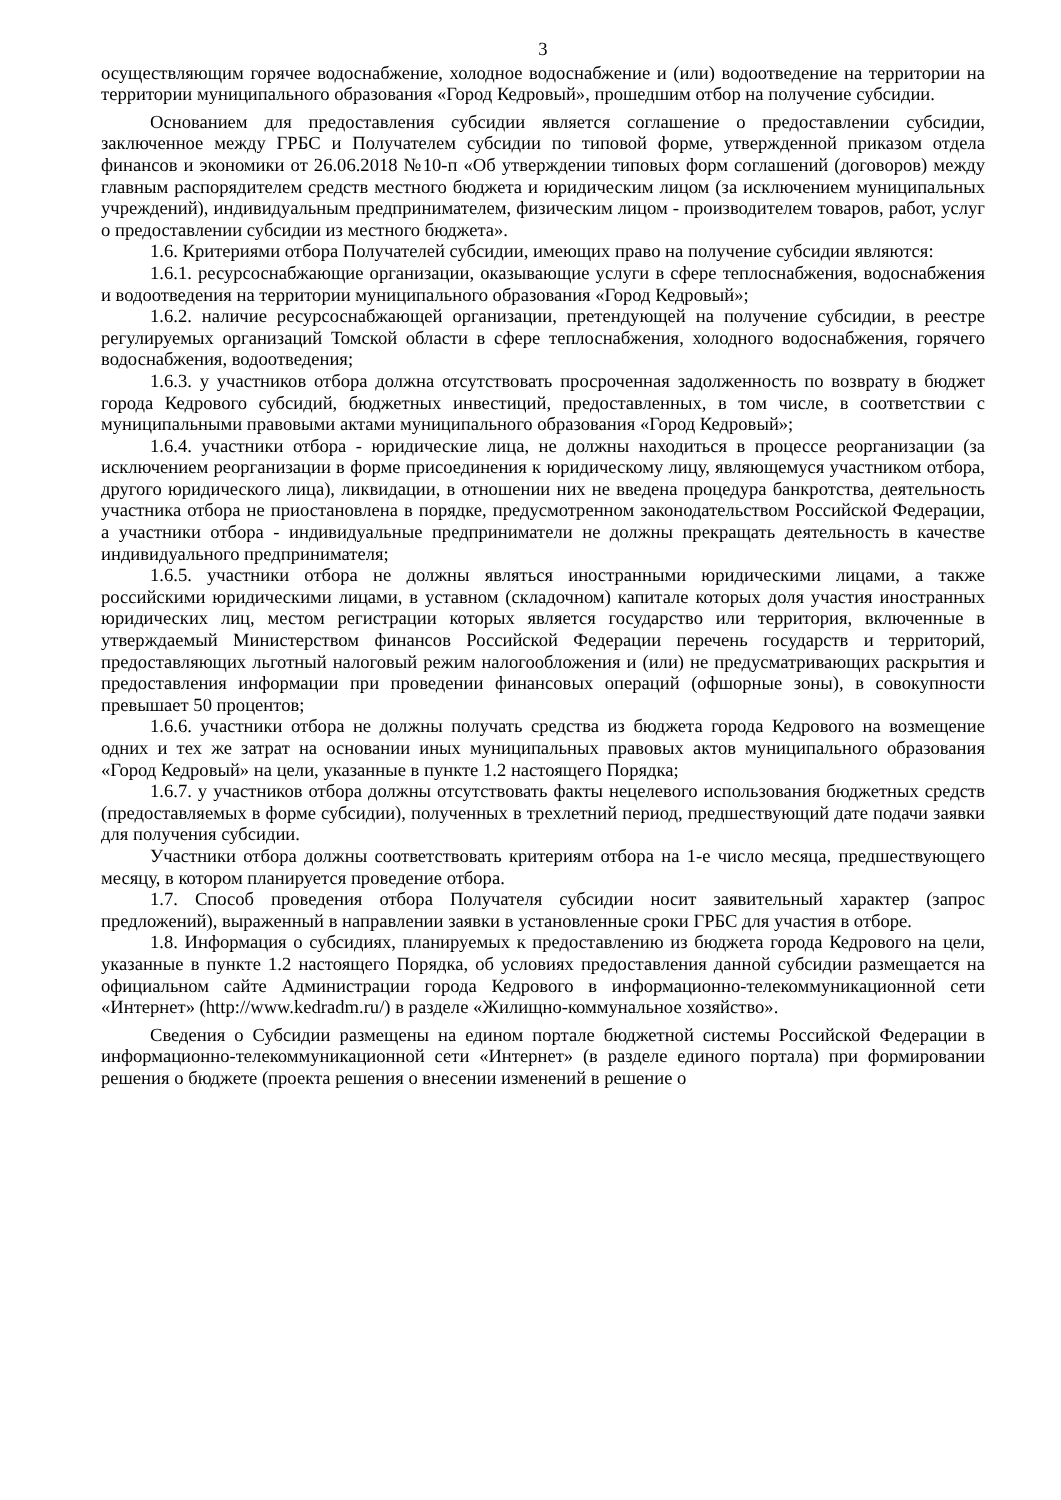3
осуществляющим горячее водоснабжение, холодное водоснабжение и (или) водоотведение на территории на территории муниципального образования «Город Кедровый», прошедшим отбор на получение субсидии.
Основанием для предоставления субсидии является соглашение о предоставлении субсидии, заключенное между ГРБС и Получателем субсидии по типовой форме, утвержденной приказом отдела финансов и экономики от 26.06.2018 №10-п «Об утверждении типовых форм соглашений (договоров) между главным распорядителем средств местного бюджета и юридическим лицом (за исключением муниципальных учреждений), индивидуальным предпринимателем, физическим лицом - производителем товаров, работ, услуг о предоставлении субсидии из местного бюджета».
1.6. Критериями отбора Получателей субсидии, имеющих право на получение субсидии являются:
1.6.1. ресурсоснабжающие организации, оказывающие услуги в сфере теплоснабжения, водоснабжения и водоотведения на территории муниципального образования «Город Кедровый»;
1.6.2. наличие ресурсоснабжающей организации, претендующей на получение субсидии, в реестре регулируемых организаций Томской области в сфере теплоснабжения, холодного водоснабжения, горячего водоснабжения, водоотведения;
1.6.3. у участников отбора должна отсутствовать просроченная задолженность по возврату в бюджет города Кедрового субсидий, бюджетных инвестиций, предоставленных, в том числе, в соответствии с муниципальными правовыми актами муниципального образования «Город Кедровый»;
1.6.4. участники отбора - юридические лица, не должны находиться в процессе реорганизации (за исключением реорганизации в форме присоединения к юридическому лицу, являющемуся участником отбора, другого юридического лица), ликвидации, в отношении них не введена процедура банкротства, деятельность участника отбора не приостановлена в порядке, предусмотренном законодательством Российской Федерации, а участники отбора - индивидуальные предприниматели не должны прекращать деятельность в качестве индивидуального предпринимателя;
1.6.5. участники отбора не должны являться иностранными юридическими лицами, а также российскими юридическими лицами, в уставном (складочном) капитале которых доля участия иностранных юридических лиц, местом регистрации которых является государство или территория, включенные в утверждаемый Министерством финансов Российской Федерации перечень государств и территорий, предоставляющих льготный налоговый режим налогообложения и (или) не предусматривающих раскрытия и предоставления информации при проведении финансовых операций (офшорные зоны), в совокупности превышает 50 процентов;
1.6.6. участники отбора не должны получать средства из бюджета города Кедрового на возмещение одних и тех же затрат на основании иных муниципальных правовых актов муниципального образования «Город Кедровый» на цели, указанные в пункте 1.2 настоящего Порядка;
1.6.7. у участников отбора должны отсутствовать факты нецелевого использования бюджетных средств (предоставляемых в форме субсидии), полученных в трехлетний период, предшествующий дате подачи заявки для получения субсидии.
Участники отбора должны соответствовать критериям отбора на 1-е число месяца, предшествующего месяцу, в котором планируется проведение отбора.
1.7. Способ проведения отбора Получателя субсидии носит заявительный характер (запрос предложений), выраженный в направлении заявки в установленные сроки ГРБС для участия в отборе.
1.8. Информация о субсидиях, планируемых к предоставлению из бюджета города Кедрового на цели, указанные в пункте 1.2 настоящего Порядка, об условиях предоставления данной субсидии размещается на официальном сайте Администрации города Кедрового в информационно-телекоммуникационной сети «Интернет» (http://www.kedradm.ru/) в разделе «Жилищно-коммунальное хозяйство».
Сведения о Субсидии размещены на едином портале бюджетной системы Российской Федерации в информационно-телекоммуникационной сети «Интернет» (в разделе единого портала) при формировании решения о бюджете (проекта решения о внесении изменений в решение о